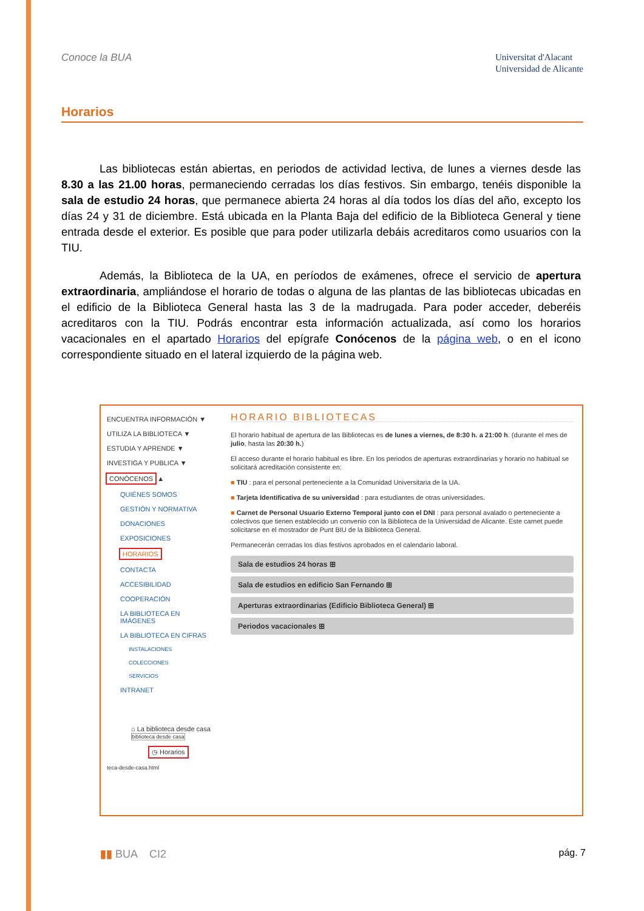Conoce la BUA
Universitat d'Alacant
Universidad de Alicante
Horarios
Las bibliotecas están abiertas, en periodos de actividad lectiva, de lunes a viernes desde las 8.30 a las 21.00 horas, permaneciendo cerradas los días festivos. Sin embargo, tenéis disponible la sala de estudio 24 horas, que permanece abierta 24 horas al día todos los días del año, excepto los días 24 y 31 de diciembre. Está ubicada en la Planta Baja del edificio de la Biblioteca General y tiene entrada desde el exterior. Es posible que para poder utilizarla debáis acreditaros como usuarios con la TIU.
Además, la Biblioteca de la UA, en períodos de exámenes, ofrece el servicio de apertura extraordinaria, ampliándose el horario de todas o alguna de las plantas de las bibliotecas ubicadas en el edificio de la Biblioteca General hasta las 3 de la madrugada. Para poder acceder, deberéis acreditaros con la TIU. Podrás encontrar esta información actualizada, así como los horarios vacacionales en el apartado Horarios del epígrafe Conócenos de la página web, o en el icono correspondiente situado en el lateral izquierdo de la página web.
ENCUENTRA INFORMACIÓN ▼
UTILIZA LA BIBLIOTECA ▼
ESTUDIA Y APRENDE ▼
INVESTIGA Y PUBLICA ▼
CONÓCENOS ▲
QUIÉNES SOMOS
GESTIÓN Y NORMATIVA
DONACIONES
EXPOSICIONES
HORARIOS
CONTACTA
ACCESIBILIDAD
COOPERACIÓN
LA BIBLIOTECA EN IMÁGENES
LA BIBLIOTECA EN CIFRAS
INSTALACIONES
COLECCIONES
SERVICIOS
INTRANET
⌂ La biblioteca desde casa biblioteca desde casa
◷ Horarios
teca-desde-casa.html
HORARIO BIBLIOTECAS
El horario habitual de apertura de las Bibliotecas es de lunes a viernes, de 8:30 h. a 21:00 h. (durante el mes de julio, hasta las 20:30 h.)
El acceso durante el horario habitual es libre. En los periodos de aperturas extraordinarias y horario no habitual se solicitará acreditación consistente en:
■ TIU : para el personal perteneciente a la Comunidad Universitaria de la UA.
■ Tarjeta Identificativa de su universidad : para estudiantes de otras universidades.
■ Carnet de Personal Usuario Externo Temporal junto con el DNI : para personal avalado o perteneciente a colectivos que tienen establecido un convenio con la Biblioteca de la Universidad de Alicante. Este carnet puede solicitarse en el mostrador de Punt BIU de la Biblioteca General.
Permanecerán cerradas los días festivos aprobados en el calendario laboral.
Sala de estudios 24 horas ⊞
Sala de estudios en edificio San Fernando ⊞
Aperturas extraordinarias (Edificio Biblioteca General) ⊞
Periodos vacacionales ⊞
▮▮ BUA CI2 pág. 7